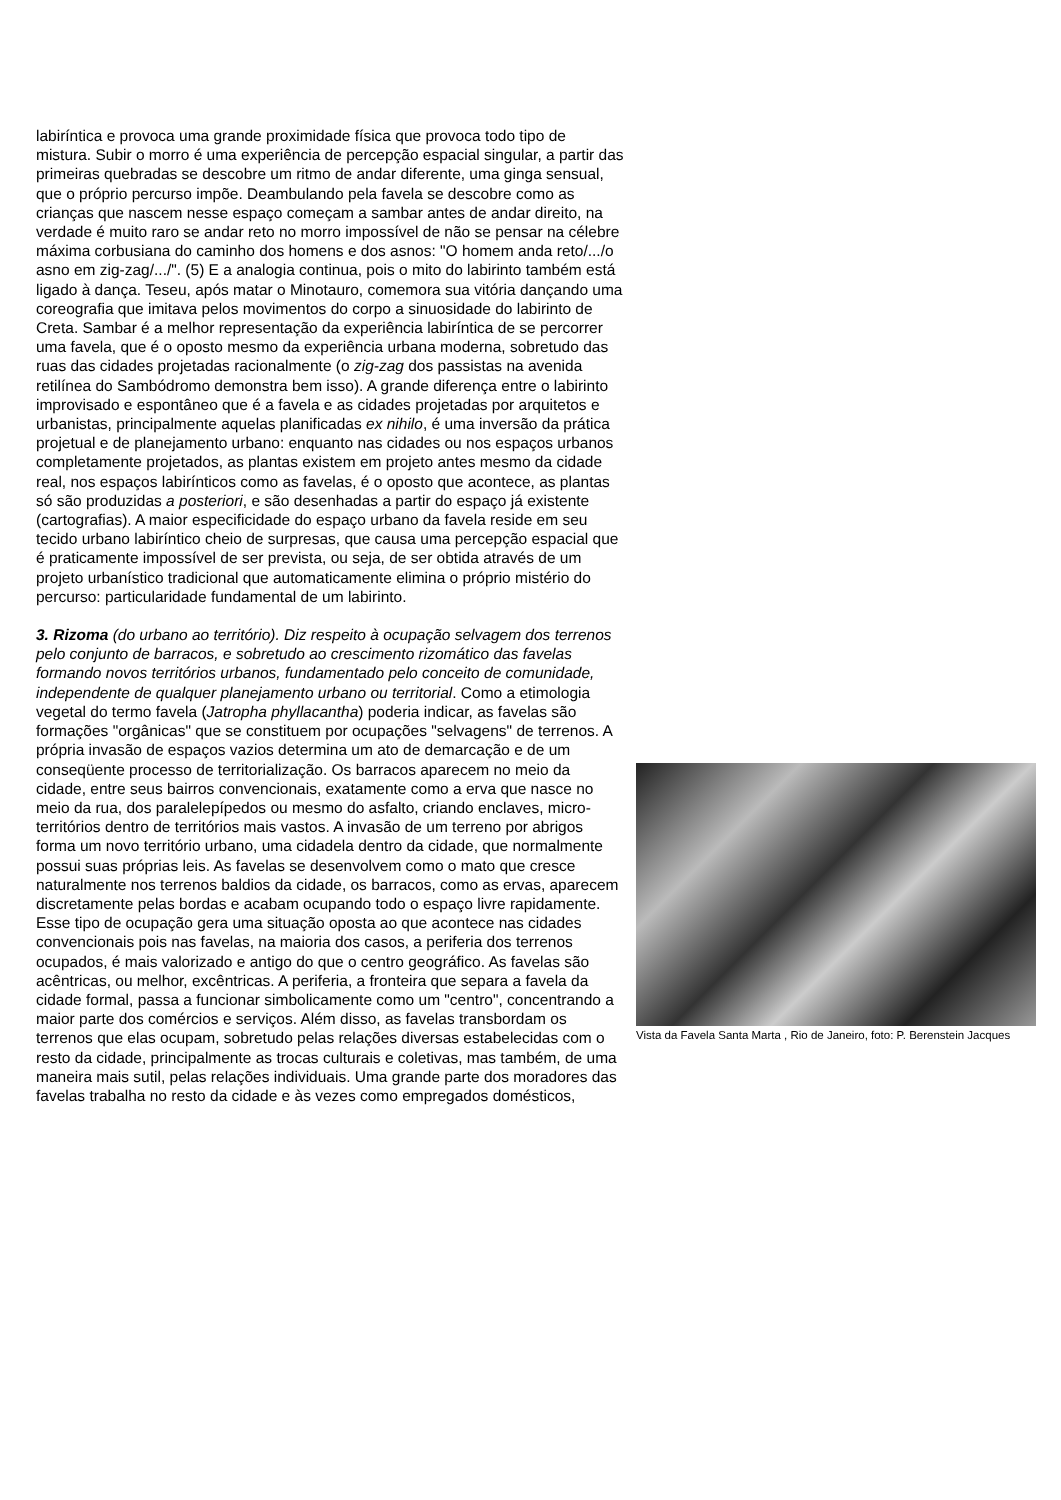labiríntica e provoca uma grande proximidade física que provoca todo tipo de mistura. Subir o morro é uma experiência de percepção espacial singular, a partir das primeiras quebradas se descobre um ritmo de andar diferente, uma ginga sensual, que o próprio percurso impõe. Deambulando pela favela se descobre como as crianças que nascem nesse espaço começam a sambar antes de andar direito, na verdade é muito raro se andar reto no morro impossível de não se pensar na célebre máxima corbusiana do caminho dos homens e dos asnos: "O homem anda reto/.../o asno em zig-zag/.../". (5) E a analogia continua, pois o mito do labirinto também está ligado à dança. Teseu, após matar o Minotauro, comemora sua vitória dançando uma coreografia que imitava pelos movimentos do corpo a sinuosidade do labirinto de Creta. Sambar é a melhor representação da experiência labiríntica de se percorrer uma favela, que é o oposto mesmo da experiência urbana moderna, sobretudo das ruas das cidades projetadas racionalmente (o zig-zag dos passistas na avenida retilínea do Sambódromo demonstra bem isso). A grande diferença entre o labirinto improvisado e espontâneo que é a favela e as cidades projetadas por arquitetos e urbanistas, principalmente aquelas planificadas ex nihilo, é uma inversão da prática projetual e de planejamento urbano: enquanto nas cidades ou nos espaços urbanos completamente projetados, as plantas existem em projeto antes mesmo da cidade real, nos espaços labirínticos como as favelas, é o oposto que acontece, as plantas só são produzidas a posteriori, e são desenhadas a partir do espaço já existente (cartografias). A maior especificidade do espaço urbano da favela reside em seu tecido urbano labiríntico cheio de surpresas, que causa uma percepção espacial que é praticamente impossível de ser prevista, ou seja, de ser obtida através de um projeto urbanístico tradicional que automaticamente elimina o próprio mistério do percurso: particularidade fundamental de um labirinto.
3. Rizoma (do urbano ao território). Diz respeito à ocupação selvagem dos terrenos pelo conjunto de barracos, e sobretudo ao crescimento rizomático das favelas formando novos territórios urbanos, fundamentado pelo conceito de comunidade, independente de qualquer planejamento urbano ou territorial. Como a etimologia vegetal do termo favela (Jatropha phyllacantha) poderia indicar, as favelas são formações "orgânicas" que se constituem por ocupações "selvagens" de terrenos. A própria invasão de espaços vazios determina um ato de demarcação e de um conseqüente processo de territorialização. Os barracos aparecem no meio da cidade, entre seus bairros convencionais, exatamente como a erva que nasce no meio da rua, dos paralelepípedos ou mesmo do asfalto, criando enclaves, micro-territórios dentro de territórios mais vastos. A invasão de um terreno por abrigos forma um novo território urbano, uma cidadela dentro da cidade, que normalmente possui suas próprias leis. As favelas se desenvolvem como o mato que cresce naturalmente nos terrenos baldios da cidade, os barracos, como as ervas, aparecem discretamente pelas bordas e acabam ocupando todo o espaço livre rapidamente. Esse tipo de ocupação gera uma situação oposta ao que acontece nas cidades convencionais pois nas favelas, na maioria dos casos, a periferia dos terrenos ocupados, é mais valorizado e antigo do que o centro geográfico. As favelas são acêntricas, ou melhor, excêntricas. A periferia, a fronteira que separa a favela da cidade formal, passa a funcionar simbolicamente como um "centro", concentrando a maior parte dos comércios e serviços. Além disso, as favelas transbordam os terrenos que elas ocupam, sobretudo pelas relações diversas estabelecidas com o resto da cidade, principalmente as trocas culturais e coletivas, mas também, de uma maneira mais sutil, pelas relações individuais. Uma grande parte dos moradores das favelas trabalha no resto da cidade e às vezes como empregados domésticos,
Vista da Favela Santa Marta , Rio de Janeiro, foto: P. Berenstein Jacques